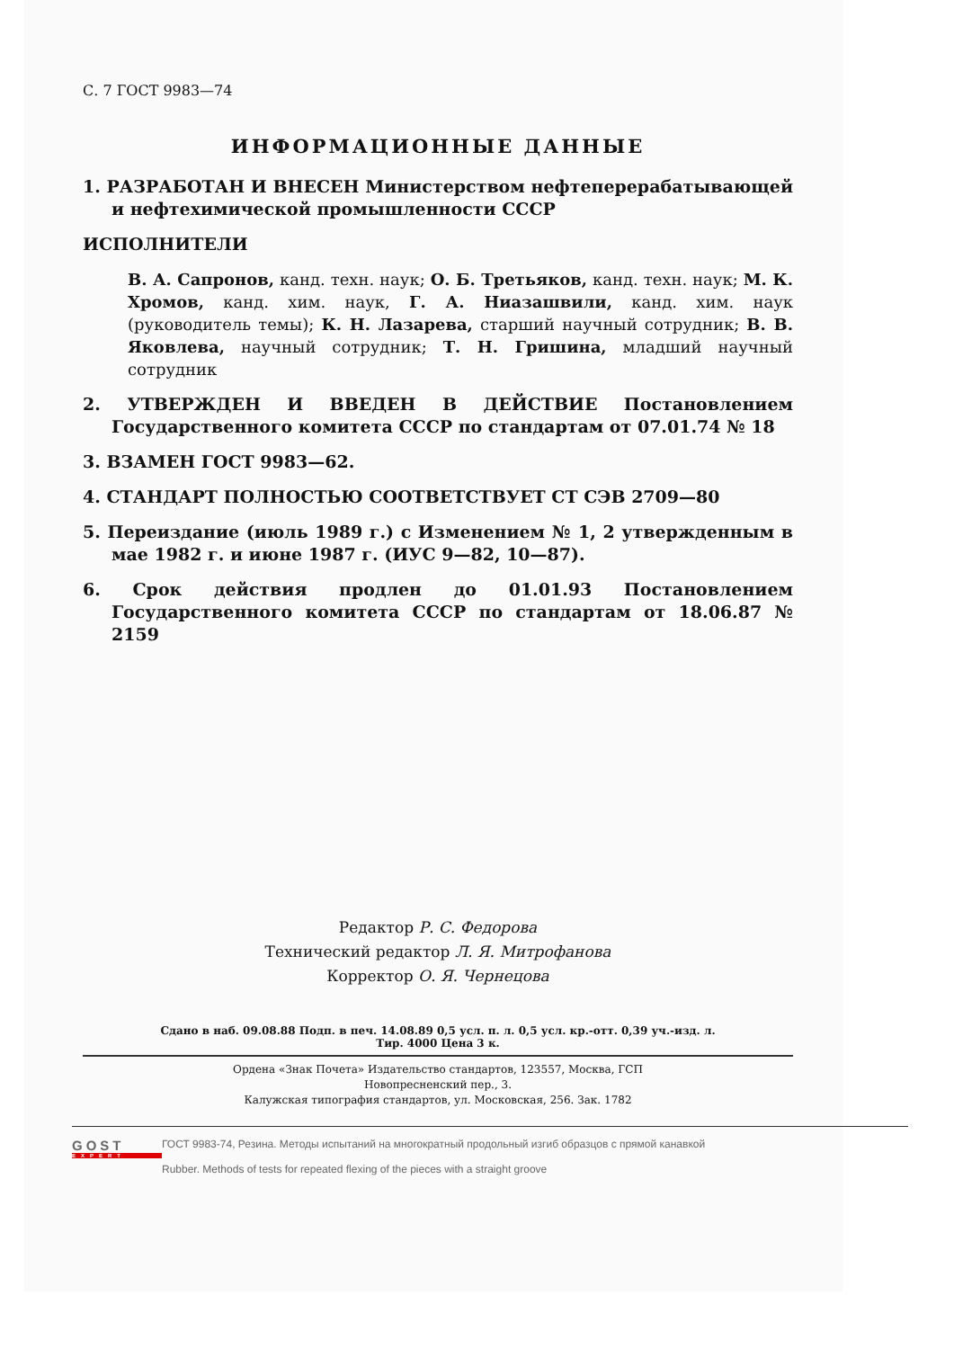С. 7 ГОСТ 9983—74
ИНФОРМАЦИОННЫЕ ДАННЫЕ
1. РАЗРАБОТАН И ВНЕСЕН Министерством нефтеперерабатывающей и нефтехимической промышленности СССР
ИСПОЛНИТЕЛИ
В. А. Сапронов, канд. техн. наук; О. Б. Третьяков, канд. техн. наук; М. К. Хромов, канд. хим. наук, Г. А. Ниазашвили, канд. хим. наук (руководитель темы); К. Н. Лазарева, старший научный сотрудник; В. В. Яковлева, научный сотрудник; Т. Н. Гришина, младший научный сотрудник
2. УТВЕРЖДЕН И ВВЕДЕН В ДЕЙСТВИЕ Постановлением Государственного комитета СССР по стандартам от 07.01.74 № 18
3. ВЗАМЕН ГОСТ 9983—62.
4. СТАНДАРТ ПОЛНОСТЬЮ СООТВЕТСТВУЕТ СТ СЭВ 2709—80
5. Переиздание (июль 1989 г.) с Изменением № 1, 2 утвержденным в мае 1982 г. и июне 1987 г. (ИУС 9—82, 10—87).
6. Срок действия продлен до 01.01.93 Постановлением Государственного комитета СССР по стандартам от 18.06.87 № 2159
Редактор Р. С. Федорова
Технический редактор Л. Я. Митрофанова
Корректор О. Я. Чернецова
Сдано в наб. 09.08.88 Подп. в печ. 14.08.89 0,5 усл. п. л. 0,5 усл. кр.-отт. 0,39 уч.-изд. л.
Тир. 4000 Цена 3 к.
Ордена «Знак Почета» Издательство стандартов, 123557, Москва, ГСП
Новопресненский пер., 3.
Калужская типография стандартов, ул. Московская, 256. Зак. 1782
GOST
EXPERT
ГОСТ 9983-74, Резина. Методы испытаний на многократный продольный изгиб образцов с прямой канавкой
Rubber. Methods of tests for repeated flexing of the pieces with a straight groove